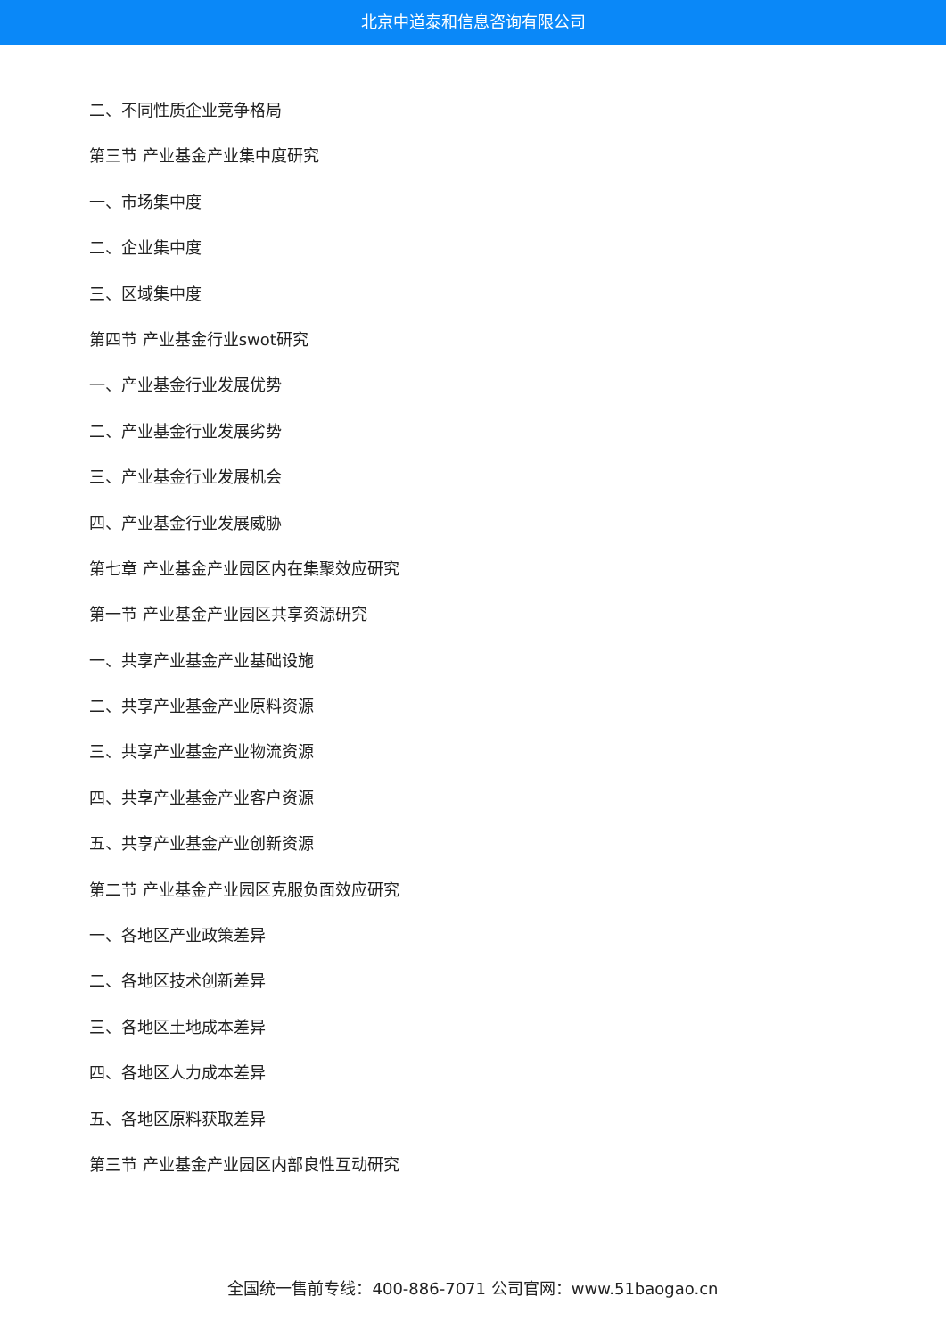北京中道泰和信息咨询有限公司
二、不同性质企业竞争格局
第三节 产业基金产业集中度研究
一、市场集中度
二、企业集中度
三、区域集中度
第四节 产业基金行业swot研究
一、产业基金行业发展优势
二、产业基金行业发展劣势
三、产业基金行业发展机会
四、产业基金行业发展威胁
第七章 产业基金产业园区内在集聚效应研究
第一节 产业基金产业园区共享资源研究
一、共享产业基金产业基础设施
二、共享产业基金产业原料资源
三、共享产业基金产业物流资源
四、共享产业基金产业客户资源
五、共享产业基金产业创新资源
第二节 产业基金产业园区克服负面效应研究
一、各地区产业政策差异
二、各地区技术创新差异
三、各地区土地成本差异
四、各地区人力成本差异
五、各地区原料获取差异
第三节 产业基金产业园区内部良性互动研究
全国统一售前专线：400-886-7071 公司官网：www.51baogao.cn